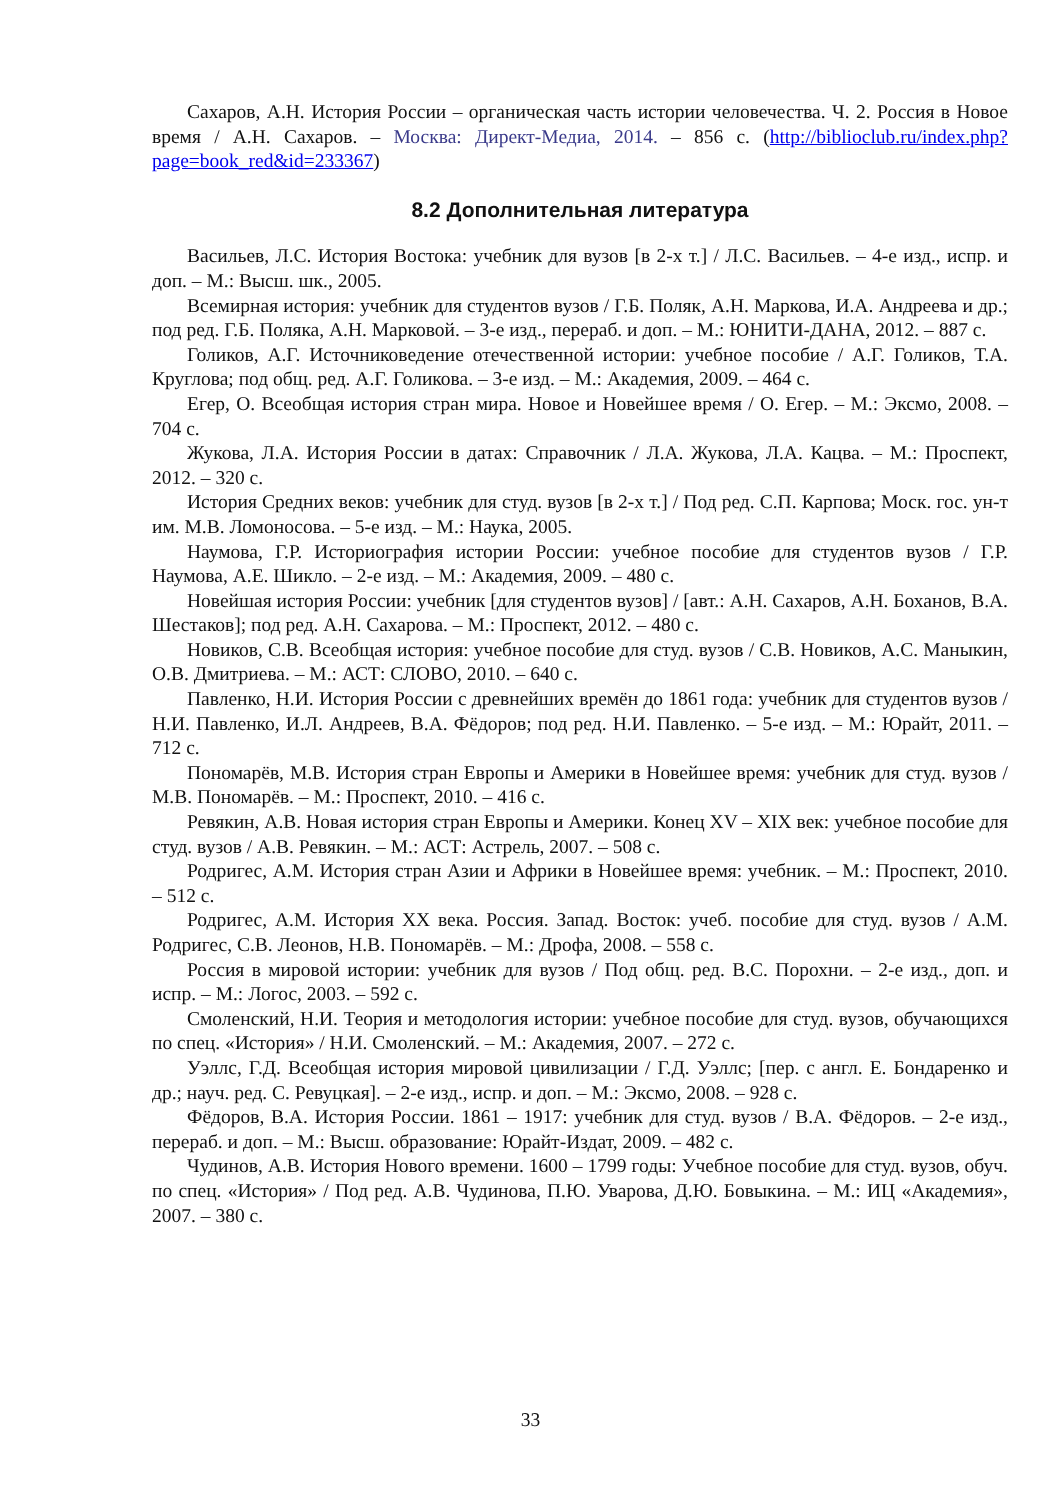Сахаров, А.Н. История России – органическая часть истории человечества. Ч. 2. Россия в Новое время / А.Н. Сахаров. – Москва: Директ-Медиа, 2014. – 856 с. (http://biblioclub.ru/index.php?page=book_red&id=233367)
8.2 Дополнительная литература
Васильев, Л.С. История Востока: учебник для вузов [в 2-х т.] / Л.С. Васильев. – 4-е изд., испр. и доп. – М.: Высш. шк., 2005.
Всемирная история: учебник для студентов вузов / Г.Б. Поляк, А.Н. Маркова, И.А. Андреева и др.; под ред. Г.Б. Поляка, А.Н. Марковой. – 3-е изд., перераб. и доп. – М.: ЮНИТИ-ДАНА, 2012. – 887 с.
Голиков, А.Г. Источниковедение отечественной истории: учебное пособие / А.Г. Голиков, Т.А. Круглова; под общ. ред. А.Г. Голикова. – 3-е изд. – М.: Академия, 2009. – 464 с.
Егер, О. Всеобщая история стран мира. Новое и Новейшее время / О. Егер. – М.: Эксмо, 2008. – 704 с.
Жукова, Л.А. История России в датах: Справочник / Л.А. Жукова, Л.А. Кацва. – М.: Проспект, 2012. – 320 с.
История Средних веков: учебник для студ. вузов [в 2-х т.] / Под ред. С.П. Карпова; Моск. гос. ун-т им. М.В. Ломоносова. – 5-е изд. – М.: Наука, 2005.
Наумова, Г.Р. Историография истории России: учебное пособие для студентов вузов / Г.Р. Наумова, А.Е. Шикло. – 2-е изд. – М.: Академия, 2009. – 480 с.
Новейшая история России: учебник [для студентов вузов] / [авт.: А.Н. Сахаров, А.Н. Боханов, В.А. Шестаков]; под ред. А.Н. Сахарова. – М.: Проспект, 2012. – 480 с.
Новиков, С.В. Всеобщая история: учебное пособие для студ. вузов / С.В. Новиков, А.С. Маныкин, О.В. Дмитриева. – М.: АСТ: СЛОВО, 2010. – 640 с.
Павленко, Н.И. История России с древнейших времён до 1861 года: учебник для студентов вузов / Н.И. Павленко, И.Л. Андреев, В.А. Фёдоров; под ред. Н.И. Павленко. – 5-е изд. – М.: Юрайт, 2011. – 712 с.
Пономарёв, М.В. История стран Европы и Америки в Новейшее время: учебник для студ. вузов / М.В. Пономарёв. – М.: Проспект, 2010. – 416 с.
Ревякин, А.В. Новая история стран Европы и Америки. Конец XV – XIX век: учебное пособие для студ. вузов / А.В. Ревякин. – М.: АСТ: Астрель, 2007. – 508 с.
Родригес, А.М. История стран Азии и Африки в Новейшее время: учебник. – М.: Проспект, 2010. – 512 с.
Родригес, А.М. История XX века. Россия. Запад. Восток: учеб. пособие для студ. вузов / А.М. Родригес, С.В. Леонов, Н.В. Пономарёв. – М.: Дрофа, 2008. – 558 с.
Россия в мировой истории: учебник для вузов / Под общ. ред. В.С. Порохни. – 2-е изд., доп. и испр. – М.: Логос, 2003. – 592 с.
Смоленский, Н.И. Теория и методология истории: учебное пособие для студ. вузов, обучающихся по спец. «История» / Н.И. Смоленский. – М.: Академия, 2007. – 272 с.
Уэллс, Г.Д. Всеобщая история мировой цивилизации / Г.Д. Уэллс; [пер. с англ. Е. Бондаренко и др.; науч. ред. С. Ревуцкая]. – 2-е изд., испр. и доп. – М.: Эксмо, 2008. – 928 с.
Фёдоров, В.А. История России. 1861 – 1917: учебник для студ. вузов / В.А. Фёдоров. – 2-е изд., перераб. и доп. – М.: Высш. образование: Юрайт-Издат, 2009. – 482 с.
Чудинов, А.В. История Нового времени. 1600 – 1799 годы: Учебное пособие для студ. вузов, обуч. по спец. «История» / Под ред. А.В. Чудинова, П.Ю. Уварова, Д.Ю. Бовыкина. – М.: ИЦ «Академия», 2007. – 380 с.
33